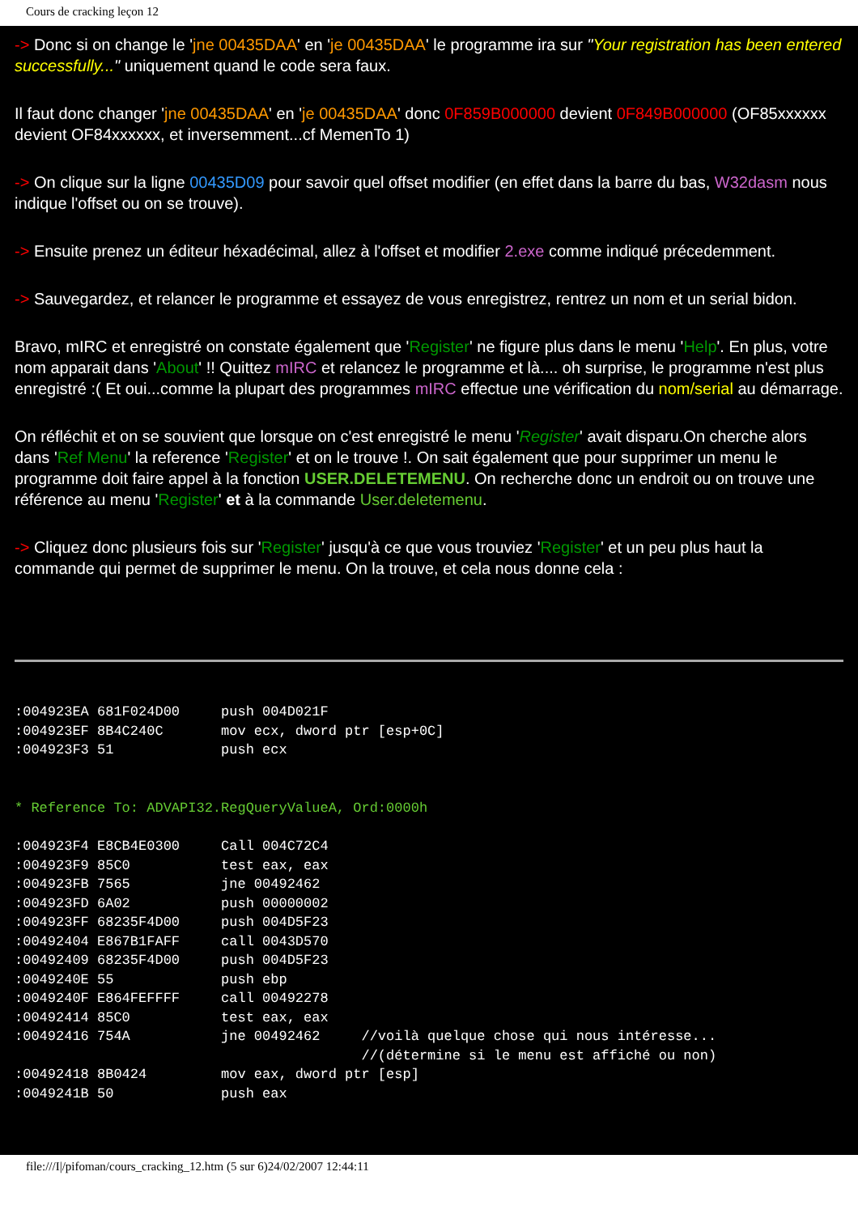Cours de cracking leçon 12
-> Donc si on change le 'jne 00435DAA' en 'je 00435DAA' le programme ira sur "Your registration has been entered successfully..." uniquement quand le code sera faux.
Il faut donc changer 'jne 00435DAA' en 'je 00435DAA' donc 0F859B000000 devient 0F849B000000 (OF85xxxxxx devient OF84xxxxxx, et inversemment...cf MemenTo 1)
-> On clique sur la ligne 00435D09 pour savoir quel offset modifier (en effet dans la barre du bas, W32dasm nous indique l'offset ou on se trouve).
-> Ensuite prenez un éditeur héxadécimal, allez à l'offset et modifier 2.exe comme indiqué précedemment.
-> Sauvegardez, et relancer le programme et essayez de vous enregistrez, rentrez un nom et un serial bidon.
Bravo, mIRC et enregistré on constate également que 'Register' ne figure plus dans le menu 'Help'. En plus, votre nom apparait dans 'About' !! Quittez mIRC et relancez le programme et là.... oh surprise, le programme n'est plus enregistré :( Et oui...comme la plupart des programmes mIRC effectue une vérification du nom/serial au démarrage.
On réfléchit et on se souvient que lorsque on c'est enregistré le menu 'Register' avait disparu.On cherche alors dans 'Ref Menu' la reference 'Register' et on le trouve !. On sait également que pour supprimer un menu le programme doit faire appel à la fonction USER.DELETEMENU. On recherche donc un endroit ou on trouve une référence au menu 'Register' et à la commande User.deletemenu.
-> Cliquez donc plusieurs fois sur 'Register' jusqu'à ce que vous trouviez 'Register' et un peu plus haut la commande qui permet de supprimer le menu. On la trouve, et cela nous donne cela :
:004923EA 681F024D00     push 004D021F
:004923EF 8B4C240C       mov ecx, dword ptr [esp+0C]
:004923F3 51             push ecx
* Reference To: ADVAPI32.RegQueryValueA, Ord:0000h
:004923F4 E8CB4E0300     Call 004C72C4
:004923F9 85C0           test eax, eax
:004923FB 7565           jne 00492462
:004923FD 6A02           push 00000002
:004923FF 68235F4D00     push 004D5F23
:00492404 E867B1FAFF     call 0043D570
:00492409 68235F4D00     push 004D5F23
:0049240E 55             push ebp
:0049240F E864FEFFFF     call 00492278
:00492414 85C0           test eax, eax
:00492416 754A           jne 00492462     //voilà quelque chose qui nous intéresse...
                                          //(détermine si le menu est affiché ou non)
:00492418 8B0424         mov eax, dword ptr [esp]
:0049241B 50             push eax
file:///I|/pifoman/cours_cracking_12.htm (5 sur 6)24/02/2007 12:44:11